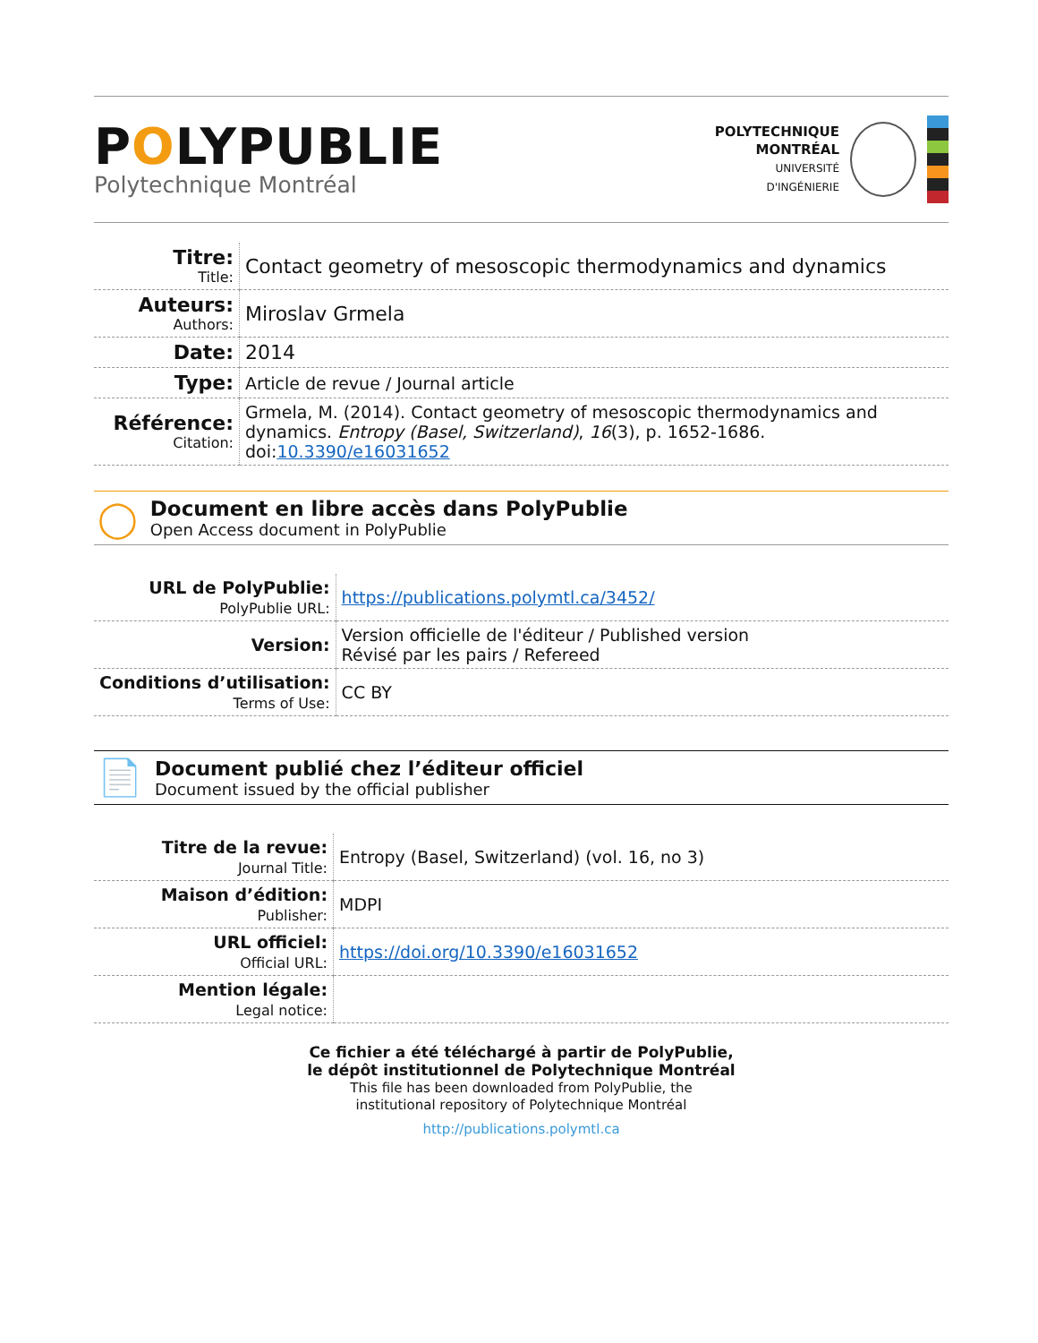POLYPUBLIE
Polytechnique Montréal
POLYTECHNIQUE
MONTRÉAL
UNIVERSITÉ
D'INGÉNIERIE
| Titre: Title: | Contact geometry of mesoscopic thermodynamics and dynamics |
| Auteurs: Authors: | Miroslav Grmela |
| Date: | 2014 |
| Type: | Article de revue / Journal article |
| Référence: Citation: | Grmela, M. (2014). Contact geometry of mesoscopic thermodynamics and dynamics. Entropy (Basel, Switzerland) , 16 (3), p. 1652-1686. doi: 10.3390/e16031652 |
◯
Document en libre accès dans PolyPublie
Open Access document in PolyPublie
| URL de PolyPublie: PolyPublie URL: | https://publications.polymtl.ca/3452/ |
| Version: | Version officielle de l'éditeur / Published version Révisé par les pairs / Refereed |
| Conditions d’utilisation: Terms of Use: | CC BY |
📄
Document publié chez l’éditeur officiel
Document issued by the official publisher
| Titre de la revue: Journal Title: | Entropy (Basel, Switzerland) (vol. 16, no 3) |
| Maison d’édition: Publisher: | MDPI |
| URL officiel: Official URL: | https://doi.org/10.3390/e16031652 |
| Mention légale: Legal notice: | |
Ce fichier a été téléchargé à partir de PolyPublie,
le dépôt institutionnel de Polytechnique Montréal
This file has been downloaded from PolyPublie, the
institutional repository of Polytechnique Montréal
http://publications.polymtl.ca